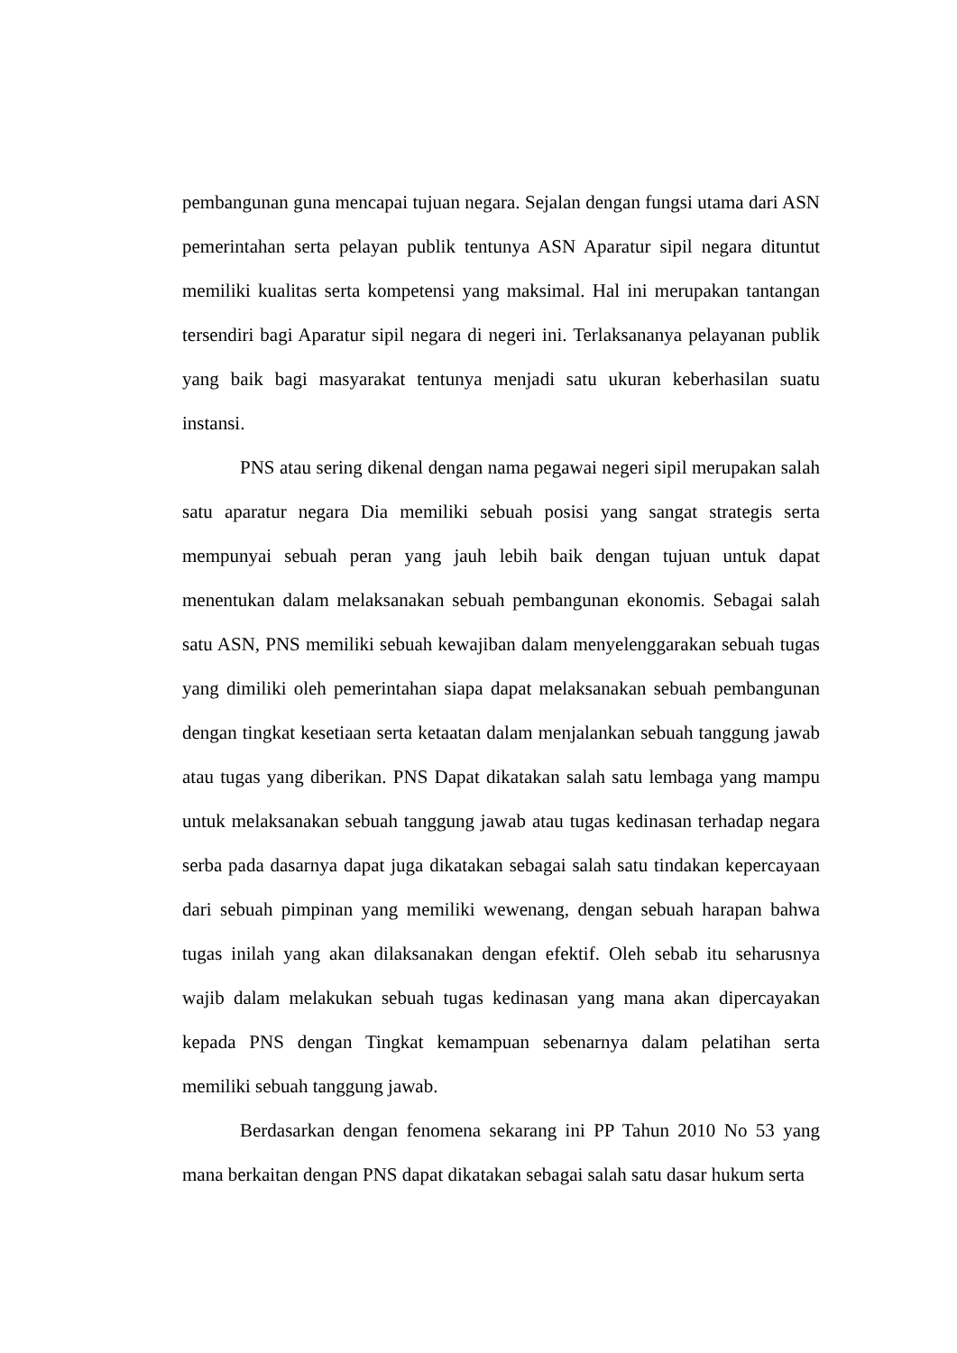pembangunan guna mencapai tujuan negara. Sejalan dengan fungsi utama dari ASN pemerintahan serta pelayan publik tentunya ASN Aparatur sipil negara dituntut memiliki kualitas serta kompetensi yang maksimal. Hal ini merupakan tantangan tersendiri bagi Aparatur sipil negara di negeri ini. Terlaksananya pelayanan publik yang baik bagi masyarakat tentunya menjadi satu ukuran keberhasilan suatu instansi.
PNS atau sering dikenal dengan nama pegawai negeri sipil merupakan salah satu aparatur negara Dia memiliki sebuah posisi yang sangat strategis serta mempunyai sebuah peran yang jauh lebih baik dengan tujuan untuk dapat menentukan dalam melaksanakan sebuah pembangunan ekonomis. Sebagai salah satu ASN, PNS memiliki sebuah kewajiban dalam menyelenggarakan sebuah tugas yang dimiliki oleh pemerintahan siapa dapat melaksanakan sebuah pembangunan dengan tingkat kesetiaan serta ketaatan dalam menjalankan sebuah tanggung jawab atau tugas yang diberikan. PNS Dapat dikatakan salah satu lembaga yang mampu untuk melaksanakan sebuah tanggung jawab atau tugas kedinasan terhadap negara serba pada dasarnya dapat juga dikatakan sebagai salah satu tindakan kepercayaan dari sebuah pimpinan yang memiliki wewenang, dengan sebuah harapan bahwa tugas inilah yang akan dilaksanakan dengan efektif. Oleh sebab itu seharusnya wajib dalam melakukan sebuah tugas kedinasan yang mana akan dipercayakan kepada PNS dengan Tingkat kemampuan sebenarnya dalam pelatihan serta memiliki sebuah tanggung jawab.
Berdasarkan dengan fenomena sekarang ini PP Tahun 2010 No 53 yang mana berkaitan dengan PNS dapat dikatakan sebagai salah satu dasar hukum serta